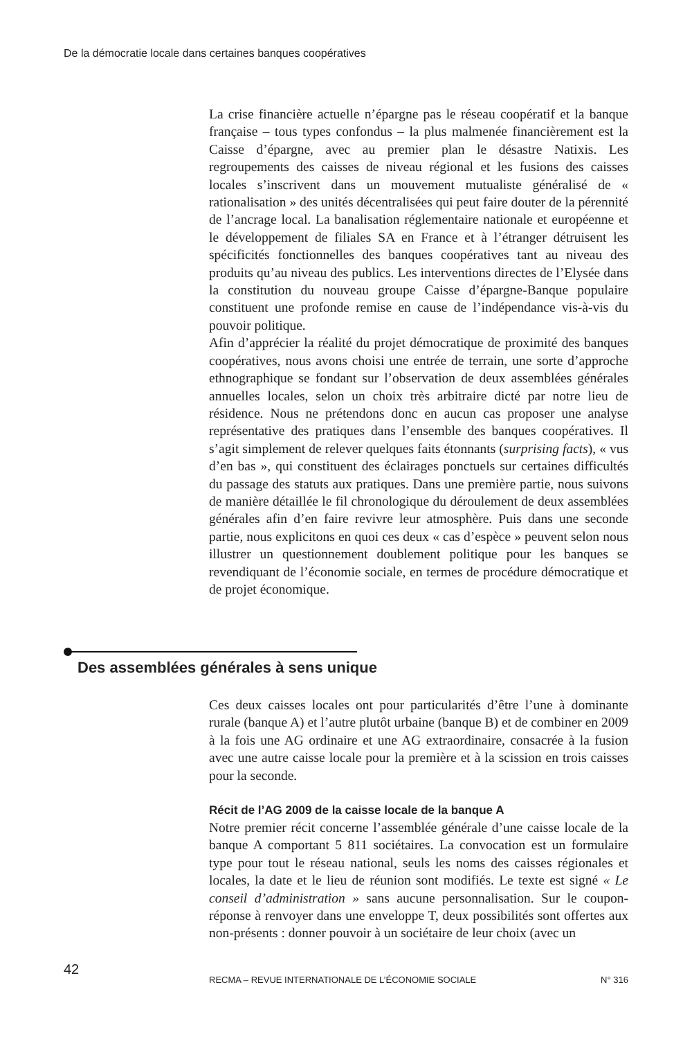De la démocratie locale dans certaines banques coopératives
La crise financière actuelle n’épargne pas le réseau coopératif et la banque française – tous types confondus – la plus malmenée financièrement est la Caisse d’épargne, avec au premier plan le désastre Natixis. Les regroupements des caisses de niveau régional et les fusions des caisses locales s’inscrivent dans un mouvement mutualiste généralisé de « rationalisation » des unités décentralisées qui peut faire douter de la pérennité de l’ancrage local. La banalisation réglementaire nationale et européenne et le développement de filiales SA en France et à l’étranger détruisent les spécificités fonctionnelles des banques coopératives tant au niveau des produits qu’au niveau des publics. Les interventions directes de l’Elysée dans la constitution du nouveau groupe Caisse d’épargne-Banque populaire constituent une profonde remise en cause de l’indépendance vis-à-vis du pouvoir politique.
Afin d’apprécier la réalité du projet démocratique de proximité des banques coopératives, nous avons choisi une entrée de terrain, une sorte d’approche ethnographique se fondant sur l’observation de deux assemblées générales annuelles locales, selon un choix très arbitraire dicté par notre lieu de résidence. Nous ne prétendons donc en aucun cas proposer une analyse représentative des pratiques dans l’ensemble des banques coopératives. Il s’agit simplement de relever quelques faits étonnants (surprising facts), « vus d’en bas », qui constituent des éclairages ponctuels sur certaines difficultés du passage des statuts aux pratiques. Dans une première partie, nous suivons de manière détaillée le fil chronologique du déroulement de deux assemblées générales afin d’en faire revivre leur atmosphère. Puis dans une seconde partie, nous explicitons en quoi ces deux « cas d’espèce » peuvent selon nous illustrer un questionnement doublement politique pour les banques se revendiquant de l’économie sociale, en termes de procédure démocratique et de projet économique.
Des assemblées générales à sens unique
Ces deux caisses locales ont pour particularités d’être l’une à dominante rurale (banque A) et l’autre plutôt urbaine (banque B) et de combiner en 2009 à la fois une AG ordinaire et une AG extraordinaire, consacrée à la fusion avec une autre caisse locale pour la première et à la scission en trois caisses pour la seconde.
Récit de l’AG 2009 de la caisse locale de la banque A
Notre premier récit concerne l’assemblée générale d’une caisse locale de la banque A comportant 5 811 sociétaires. La convocation est un formulaire type pour tout le réseau national, seuls les noms des caisses régionales et locales, la date et le lieu de réunion sont modifiés. Le texte est signé « Le conseil d’administration » sans aucune personnalisation. Sur le coupon-réponse à renvoyer dans une enveloppe T, deux possibilités sont offertes aux non-présents : donner pouvoir à un sociétaire de leur choix (avec un
42
RECMA – REVUE INTERNATIONALE DE L’ÉCONOMIE SOCIALE N° 316